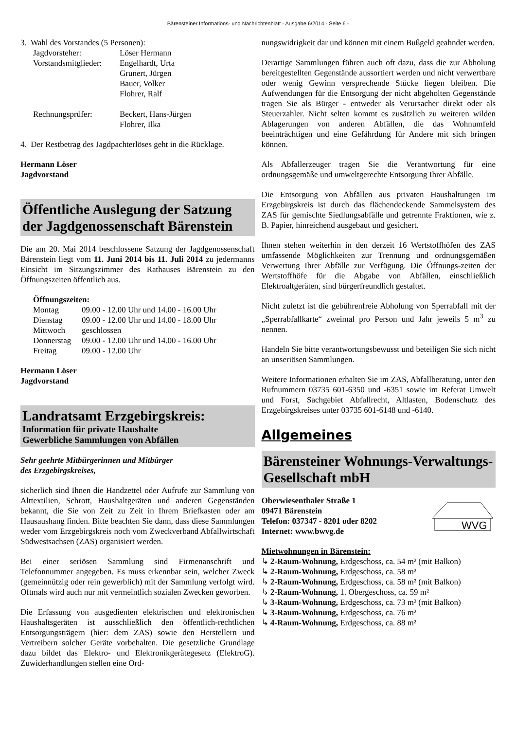Bärensteiner Informations- und Nachrichtenblatt - Ausgabe 6/2014 - Seite 6 -
3. Wahl des Vorstandes (5 Personen):
| Jagdvorsteher: | Löser Hermann |
| Vorstandsmitglieder: | Engelhardt, Urta Grunert, Jürgen Bauer, Volker Flohrer, Ralf |
| Rechnungsprüfer: | Beckert, Hans-Jürgen Flohrer, Ilka |
4. Der Restbetrag des Jagdpachterlöses geht in die Rücklage.
Hermann Löser
Jagdvorstand
Öffentliche Auslegung der Satzung der Jagdgenossenschaft Bärenstein
Die am 20. Mai 2014 beschlossene Satzung der Jagdgenossenschaft Bärenstein liegt vom 11. Juni 2014 bis 11. Juli 2014 zu jedermanns Einsicht im Sitzungszimmer des Rathauses Bärenstein zu den Öffnungszeiten öffentlich aus.
Öffnungszeiten:
| Montag | 09.00 - 12.00 Uhr und 14.00 - 16.00 Uhr |
| Dienstag | 09.00 - 12.00 Uhr und 14.00 - 18.00 Uhr |
| Mittwoch | geschlossen |
| Donnerstag | 09.00 - 12.00 Uhr und 14.00 - 16.00 Uhr |
| Freitag | 09.00 - 12.00 Uhr |
Hermann Löser
Jagdvorstand
Landratsamt Erzgebirgskreis:
Information für private Haushalte
Gewerbliche Sammlungen von Abfällen
Sehr geehrte Mitbürgerinnen und Mitbürger
des Erzgebirgskreises,
sicherlich sind Ihnen die Handzettel oder Aufrufe zur Sammlung von Alttextilien, Schrott, Haushaltgeräten und anderen Gegenständen bekannt, die Sie von Zeit zu Zeit in Ihrem Briefkasten oder am Hausaushang finden. Bitte beachten Sie dann, dass diese Sammlungen weder vom Erzgebirgskreis noch vom Zweckverband Abfallwirtschaft Südwestsachsen (ZAS) organisiert werden.
Bei einer seriösen Sammlung sind Firmenanschrift und Telefonnummer angegeben. Es muss erkennbar sein, welcher Zweck (gemeinnützig oder rein gewerblich) mit der Sammlung verfolgt wird. Oftmals wird auch nur mit vermeintlich sozialen Zwecken geworben.
Die Erfassung von ausgedienten elektrischen und elektronischen Haushaltsgeräten ist ausschließlich den öffentlich-rechtlichen Entsorgungsträgern (hier: dem ZAS) sowie den Herstellern und Vertreibern solcher Geräte vorbehalten. Die gesetzliche Grundlage dazu bildet das Elektro- und Elektronikgerätegesetz (ElektroG). Zuwiderhandlungen stellen eine Ord-
nungswidrigkeit dar und können mit einem Bußgeld geahndet werden.
Derartige Sammlungen führen auch oft dazu, dass die zur Abholung bereitgestellten Gegenstände aussortiert werden und nicht verwertbare oder wenig Gewinn versprechende Stücke liegen bleiben. Die Aufwendungen für die Entsorgung der nicht abgeholten Gegenstände tragen Sie als Bürger - entweder als Verursacher direkt oder als Steuerzahler. Nicht selten kommt es zusätzlich zu weiteren wilden Ablagerungen von anderen Abfällen, die das Wohnumfeld beeinträchtigen und eine Gefährdung für Andere mit sich bringen können.
Als Abfallerzeuger tragen Sie die Verantwortung für eine ordnungsgemäße und umweltgerechte Entsorgung Ihrer Abfälle.
Die Entsorgung von Abfällen aus privaten Haushaltungen im Erzgebirgskreis ist durch das flächendeckende Sammelsystem des ZAS für gemischte Siedlungsabfälle und getrennte Fraktionen, wie z. B. Papier, hinreichend ausgebaut und gesichert.
Ihnen stehen weiterhin in den derzeit 16 Wertstoffhöfen des ZAS umfassende Möglichkeiten zur Trennung und ordnungsgemäßen Verwertung Ihrer Abfälle zur Verfügung. Die Öffnungs-zeiten der Wertstoffhöfe für die Abgabe von Abfällen, einschließlich Elektroaltgeräten, sind bürgerfreundlich gestaltet.
Nicht zuletzt ist die gebührenfreie Abholung von Sperrabfall mit der „Sperrabfallkarte“ zweimal pro Person und Jahr jeweils 5 m<sup>3</sup> zu nennen.
Handeln Sie bitte verantwortungsbewusst und beteiligen Sie sich nicht an unseriösen Sammlungen.
Weitere Informationen erhalten Sie im ZAS, Abfallberatung, unter den Rufnummern 03735 601-6350 und -6351 sowie im Referat Umwelt und Forst, Sachgebiet Abfallrecht, Altlasten, Bodenschutz des Erzgebirgskreises unter 03735 601-6148 und -6140.
Allgemeines
Bärensteiner Wohnungs-Verwaltungs-Gesellschaft mbH
Oberwiesenthaler Straße 1
09471 Bärenstein
Telefon: 037347 - 8201 oder 8202
Internet: www.bwvg.de
WVG
Mietwohnungen in Bärenstein:
↳ 2-Raum-Wohnung, Erdgeschoss, ca. 54 m² (mit Balkon)
↳ 2-Raum-Wohnung, Erdgeschoss, ca. 58 m²
↳ 2-Raum-Wohnung, Erdgeschoss, ca. 58 m² (mit Balkon)
↳ 2-Raum-Wohnung, 1. Obergeschoss, ca. 59 m²
↳ 3-Raum-Wohnung, Erdgeschoss, ca. 73 m² (mit Balkon)
↳ 3-Raum-Wohnung, Erdgeschoss, ca. 76 m²
↳ 4-Raum-Wohnung, Erdgeschoss, ca. 88 m²